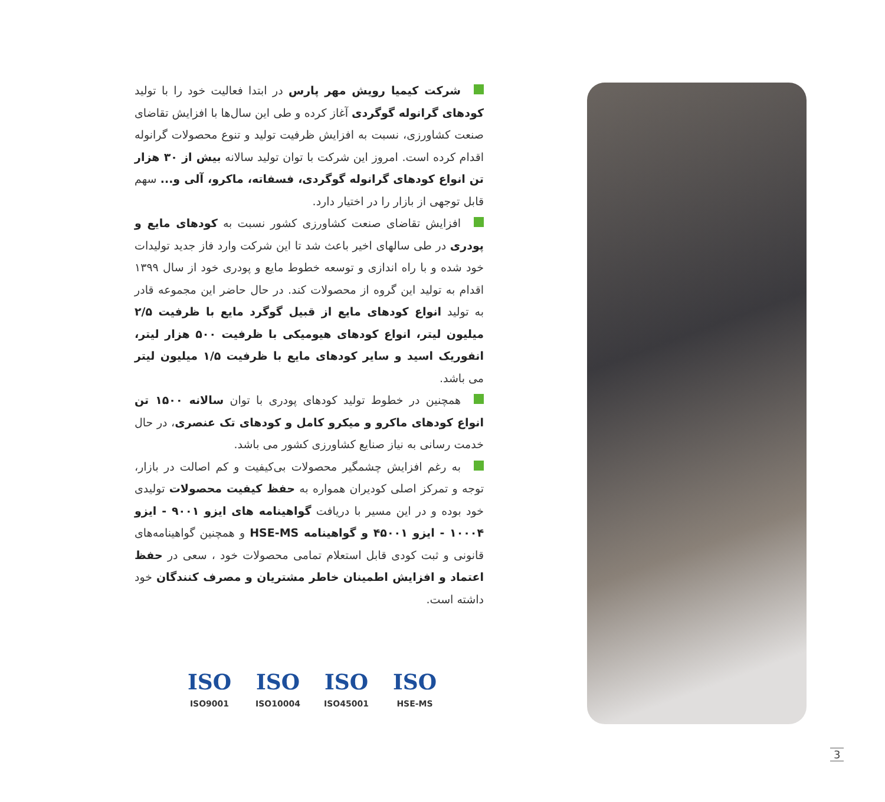شرکت کیمیا رویش مهر پارس در ابتدا فعالیت خود را با تولید کودهای گرانوله گوگردی آغاز کرده و طی این سال‌ها با افزایش تقاضای صنعت کشاورزی، نسبت به افزایش ظرفیت تولید و تنوع محصولات گرانوله اقدام کرده است. امروز این شرکت با توان تولید سالانه بیش از ۳۰ هزار تن انواع کودهای گرانوله گوگردی، فسفاته، ماکرو، آلی و... سهم قابل توجهی از بازار را در اختیار دارد.
افزایش تقاضای صنعت کشاورزی کشور نسبت به کودهای مایع و پودری در طی سالهای اخیر باعث شد تا این شرکت وارد فاز جدید تولیدات خود شده و با راه اندازی و توسعه خطوط مایع و پودری خود از سال ۱۳۹۹ اقدام به تولید این گروه از محصولات کند. در حال حاضر این مجموعه قادر به تولید انواع کودهای مایع از قبیل گوگرد مایع با ظرفیت ۲/۵ میلیون لیتر، انواع کودهای هیومیکی با ظرفیت ۵۰۰ هزار لیتر، انفوریک اسید و سایر کودهای مایع با ظرفیت ۱/۵ میلیون لیتر می باشد.
همچنین در خطوط تولید کودهای پودری با توان سالانه ۱۵۰۰ تن انواع کودهای ماکرو و میکرو کامل و کودهای تک عنصری، در حال خدمت رسانی به نیاز صنایع کشاورزی کشور می باشد.
به رغم افزایش چشمگیر محصولات بی‌کیفیت و کم اصالت در بازار، توجه و تمرکز اصلی کودیران همواره به حفظ کیفیت محصولات تولیدی خود بوده و در این مسیر با دریافت گواهینامه های ایزو ۹۰۰۱ - ایزو ۱۰۰۰۴ - ایزو ۴۵۰۰۱ و گواهینامه HSE-MS و همچنین گواهینامه‌های قانونی و ثبت کودی قابل استعلام تمامی محصولات خود ، سعی در حفظ اعتماد و افزایش اطمینان خاطر مشتریان و مصرف کنندگان خود داشته است.
ISO
ISO9001
ISO
ISO10004
ISO
ISO45001
ISO
HSE-MS
3